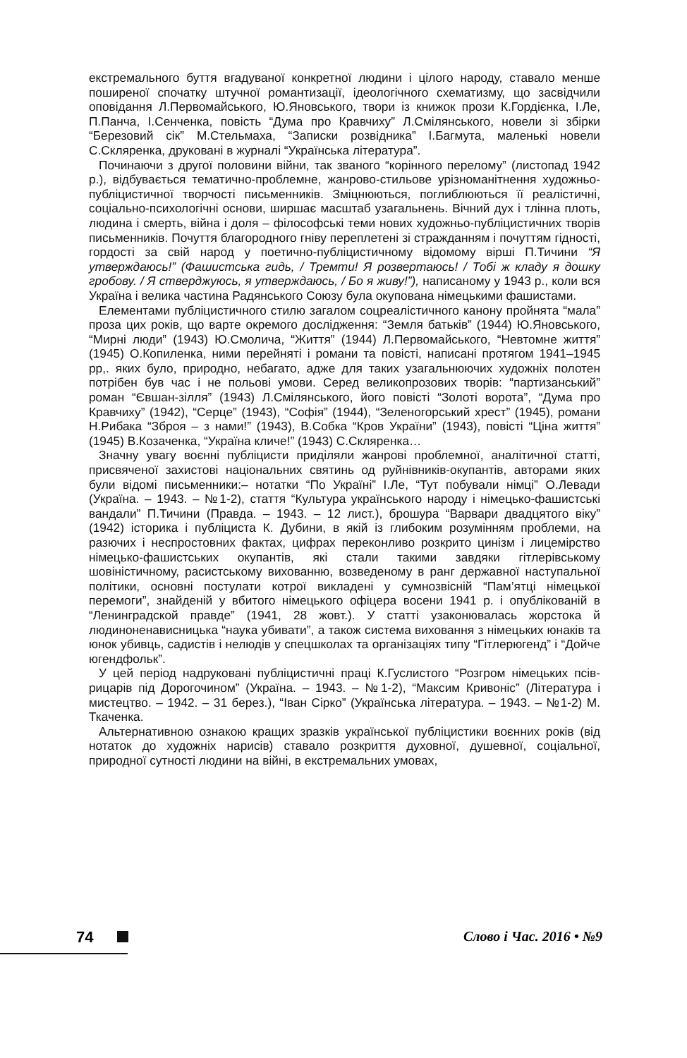екстремального буття вгадуваної конкретної людини і цілого народу, ставало менше поширеної спочатку штучної романтизації, ідеологічного схематизму, що засвідчили оповідання Л.Первомайського, Ю.Яновського, твори із книжок прози К.Гордієнка, І.Ле, П.Панча, І.Сенченка, повість “Дума про Кравчиху” Л.Смілянського, новели зі збірки “Березовий сік” М.Стельмаха, “Записки розвідника” І.Багмута, маленькі новели С.Скляренка, друковані в журналі “Українська література”.
Починаючи з другої половини війни, так званого “корінного перелому” (листопад 1942 р.), відбувається тематично-проблемне, жанрово-стильове урізноманітнення художньо-публіцистичної творчості письменників. Зміцнюються, поглиблюються її реалістичні, соціально-психологічні основи, ширшає масштаб узагальнень. Вічний дух і тлінна плоть, людина і смерть, війна і доля – філософські теми нових художньо-публіцистичних творів письменників. Почуття благородного гніву переплетені зі стражданням і почуттям гідності, гордості за свій народ у поетично-публіцистичному відомому вірші П.Тичини “Я утверждаюсь!” (Фашистська гидь, / Тремти! Я розвертаюсь! / Тобі ж кладу я дошку гробову. / Я стверджуюсь, я утверждаюсь, / Бо я живу!”), написаному у 1943 р., коли вся Україна і велика частина Радянського Союзу була окупована німецькими фашистами.
Елементами публіцистичного стилю загалом соцреалістичного канону пройнята “мала” проза цих років, що варте окремого дослідження: “Земля батьків” (1944) Ю.Яновського, “Мирні люди” (1943) Ю.Смолича, “Життя” (1944) Л.Первомайського, “Невтомне життя” (1945) О.Копиленка, ними перейняті і романи та повісті, написані протягом 1941–1945 рр,. яких було, природно, небагато, адже для таких узагальнюючих художніх полотен потрібен був час і не польові умови. Серед великопрозових творів: “партизанський” роман “Євшан-зілля” (1943) Л.Смілянського, його повісті “Золоті ворота”, “Дума про Кравчиху” (1942), “Серце” (1943), “Софія” (1944), “Зеленогорський хрест” (1945), романи Н.Рибака “Зброя – з нами!” (1943), В.Собка “Кров України” (1943), повісті “Ціна життя” (1945) В.Козаченка, “Україна кличе!” (1943) С.Скляренка…
Значну увагу воєнні публіцисти приділяли жанрові проблемної, аналітичної статті, присвяченої захистові національних святинь од руйнівників-окупантів, авторами яких були відомі письменники:– нотатки “По Україні” І.Ле, “Тут побували німці” О.Левади (Україна. – 1943. – №1-2), стаття “Культура українського народу і німецько-фашистські вандали” П.Тичини (Правда. – 1943. – 12 лист.), брошура “Варвари двадцятого віку” (1942) історика і публіциста К. Дубини, в якій із глибоким розумінням проблеми, на разючих і неспростовних фактах, цифрах переконливо розкрито цинізм і лицемірство німецько-фашистських окупантів, які стали такими завдяки гітлерівському шовіністичному, расистському вихованню, возведеному в ранг державної наступальної політики, основні постулати котрої викладені у сумнозвісній “Пам’ятці німецької перемоги”, знайденій у вбитого німецького офіцера восени 1941 р. і опублікованій в “Ленинградской правде” (1941, 28 жовт.). У статті узаконювалась жорстока й людиноненависницька “наука убивати”, а також система виховання з німецьких юнаків та юнок убивць, садистів і нелюдів у спецшколах та організаціях типу “Гітлерюгенд” і “Дойче югендфольк”.
У цей період надруковані публіцистичні праці К.Гуслистого “Розгром німецьких псів-рицарів під Дорогочином” (Україна. – 1943. – №1-2), “Максим Кривоніс” (Література і мистецтво. – 1942. – 31 берез.), “Іван Сірко” (Українська література. – 1943. – №1-2) М. Ткаченка.
Альтернативною ознакою кращих зразків української публіцистики воєнних років (від нотаток до художніх нарисів) ставало розкриття духовної, душевної, соціальної, природної сутності людини на війні, в екстремальних умовах,
74 Слово і Час. 2016 • №9